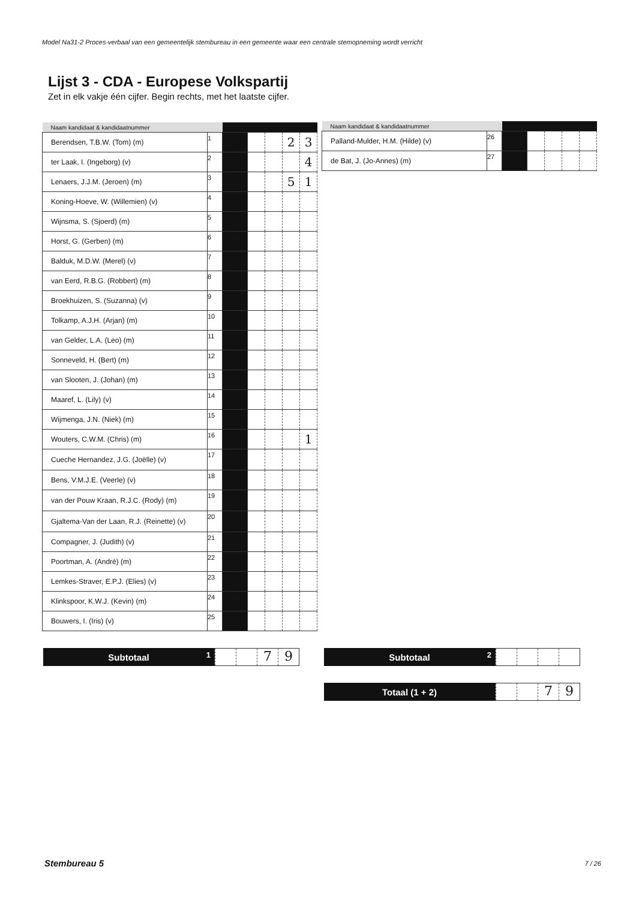Model Na31-2 Proces-verbaal van een gemeentelijk stembureau in een gemeente waar een centrale stemopneming wordt verricht
Lijst 3 - CDA - Europese Volkspartij
Zet in elk vakje één cijfer. Begin rechts, met het laatste cijfer.
| Naam kandidaat & kandidaatnummer | | | | | | |
| --- | --- | --- | --- | --- | --- | --- |
| Berendsen, T.B.W. (Tom) (m) | 1 | | | | 2 | 3 |
| ter Laak, I. (Ingeborg) (v) | 2 | | | | | 4 |
| Lenaers, J.J.M. (Jeroen) (m) | 3 | | | | 5 | 1 |
| Koning-Hoeve, W. (Willemien) (v) | 4 | | | | | |
| Wijnsma, S. (Sjoerd) (m) | 5 | | | | | |
| Horst, G. (Gerben) (m) | 6 | | | | | |
| Balduk, M.D.W. (Merel) (v) | 7 | | | | | |
| van Eerd, R.B.G. (Robbert) (m) | 8 | | | | | |
| Broekhuizen, S. (Suzanna) (v) | 9 | | | | | |
| Tolkamp, A.J.H. (Arjan) (m) | 10 | | | | | |
| van Gelder, L.A. (Leo) (m) | 11 | | | | | |
| Sonneveld, H. (Bert) (m) | 12 | | | | | |
| van Slooten, J. (Johan) (m) | 13 | | | | | |
| Maaref, L. (Lily) (v) | 14 | | | | | |
| Wijmenga, J.N. (Niek) (m) | 15 | | | | | |
| Wouters, C.W.M. (Chris) (m) | 16 | | | | | 1 |
| Cueche Hernandez, J.G. (Joëlle) (v) | 17 | | | | | |
| Bens, V.M.J.E. (Veerle) (v) | 18 | | | | | |
| van der Pouw Kraan, R.J.C. (Rody) (m) | 19 | | | | | |
| Gjaltema-Van der Laan, R.J. (Reinette) (v) | 20 | | | | | |
| Compagner, J. (Judith) (v) | 21 | | | | | |
| Poortman, A. (André) (m) | 22 | | | | | |
| Lemkes-Straver, E.P.J. (Elies) (v) | 23 | | | | | |
| Klinkspoor, K.W.J. (Kevin) (m) | 24 | | | | | |
| Bouwers, I. (Iris) (v) | 25 | | | | | |
| Naam kandidaat & kandidaatnummer | | | | | | |
| --- | --- | --- | --- | --- | --- | --- |
| Palland-Mulder, H.M. (Hilde) (v) | 26 | | | | | |
| de Bat, J. (Jo-Annes) (m) | 27 | | | | | |
Subtotaal 1
79
Subtotaal 2
Totaal (1 + 2)
79
Stembureau 5 7 / 26